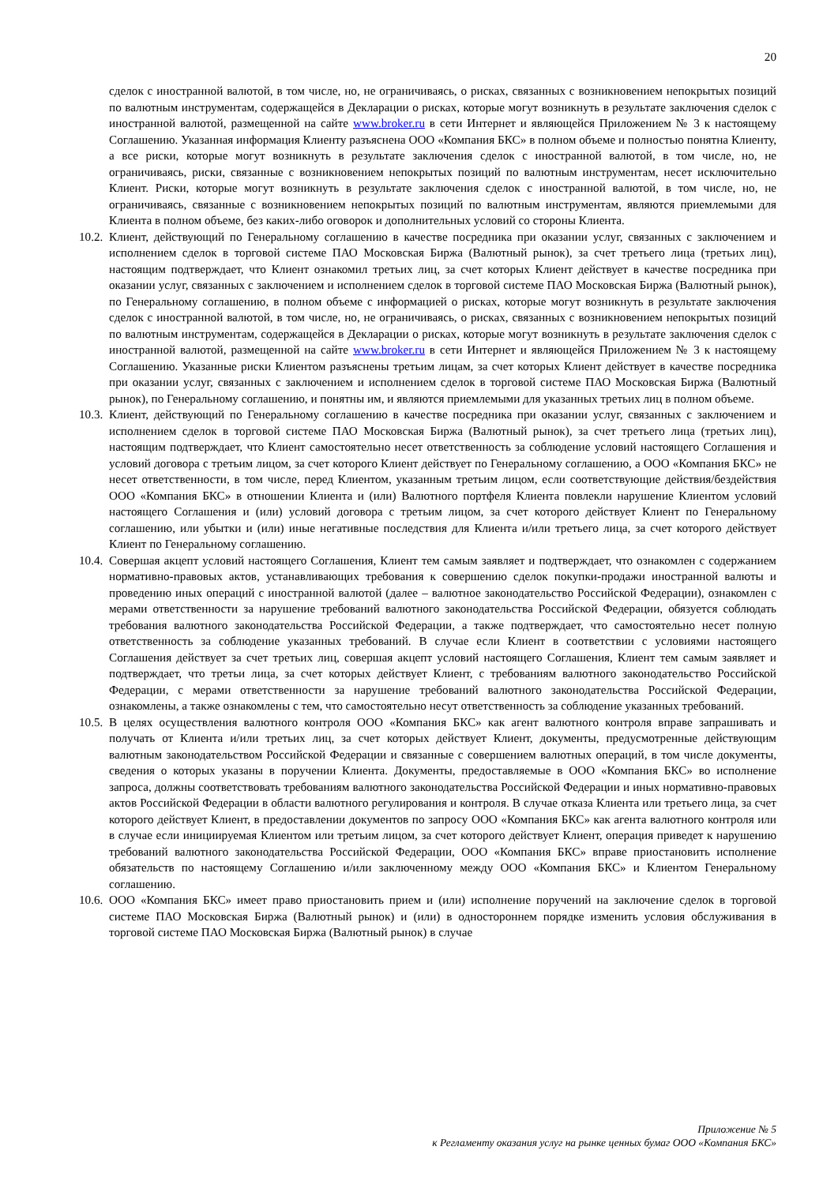20
сделок с иностранной валютой, в том числе, но, не ограничиваясь, о рисках, связанных с возникновением непокрытых позиций по валютным инструментам, содержащейся в Декларации о рисках, которые могут возникнуть в результате заключения сделок с иностранной валютой, размещенной на сайте www.broker.ru в сети Интернет и являющейся Приложением № 3 к настоящему Соглашению. Указанная информация Клиенту разъяснена ООО «Компания БКС» в полном объеме и полностью понятна Клиенту, а все риски, которые могут возникнуть в результате заключения сделок с иностранной валютой, в том числе, но, не ограничиваясь, риски, связанные с возникновением непокрытых позиций по валютным инструментам, несет исключительно Клиент. Риски, которые могут возникнуть в результате заключения сделок с иностранной валютой, в том числе, но, не ограничиваясь, связанные с возникновением непокрытых позиций по валютным инструментам, являются приемлемыми для Клиента в полном объеме, без каких-либо оговорок и дополнительных условий со стороны Клиента.
10.2.
Клиент, действующий по Генеральному соглашению в качестве посредника при оказании услуг, связанных с заключением и исполнением сделок в торговой системе ПАО Московская Биржа (Валютный рынок), за счет третьего лица (третьих лиц), настоящим подтверждает, что Клиент ознакомил третьих лиц, за счет которых Клиент действует в качестве посредника при оказании услуг, связанных с заключением и исполнением сделок в торговой системе ПАО Московская Биржа (Валютный рынок), по Генеральному соглашению, в полном объеме с информацией о рисках, которые могут возникнуть в результате заключения сделок с иностранной валютой, в том числе, но, не ограничиваясь, о рисках, связанных с возникновением непокрытых позиций по валютным инструментам, содержащейся в Декларации о рисках, которые могут возникнуть в результате заключения сделок с иностранной валютой, размещенной на сайте www.broker.ru в сети Интернет и являющейся Приложением № 3 к настоящему Соглашению. Указанные риски Клиентом разъяснены третьим лицам, за счет которых Клиент действует в качестве посредника при оказании услуг, связанных с заключением и исполнением сделок в торговой системе ПАО Московская Биржа (Валютный рынок), по Генеральному соглашению, и понятны им, и являются приемлемыми для указанных третьих лиц в полном объеме.
10.3.
Клиент, действующий по Генеральному соглашению в качестве посредника при оказании услуг, связанных с заключением и исполнением сделок в торговой системе ПАО Московская Биржа (Валютный рынок), за счет третьего лица (третьих лиц), настоящим подтверждает, что Клиент самостоятельно несет ответственность за соблюдение условий настоящего Соглашения и условий договора с третьим лицом, за счет которого Клиент действует по Генеральному соглашению, а ООО «Компания БКС» не несет ответственности, в том числе, перед Клиентом, указанным третьим лицом, если соответствующие действия/бездействия ООО «Компания БКС» в отношении Клиента и (или) Валютного портфеля Клиента повлекли нарушение Клиентом условий настоящего Соглашения и (или) условий договора с третьим лицом, за счет которого действует Клиент по Генеральному соглашению, или убытки и (или) иные негативные последствия для Клиента и/или третьего лица, за счет которого действует Клиент по Генеральному соглашению.
10.4.
Совершая акцепт условий настоящего Соглашения, Клиент тем самым заявляет и подтверждает, что ознакомлен с содержанием нормативно-правовых актов, устанавливающих требования к совершению сделок покупки-продажи иностранной валюты и проведению иных операций с иностранной валютой (далее – валютное законодательство Российской Федерации), ознакомлен с мерами ответственности за нарушение требований валютного законодательства Российской Федерации, обязуется соблюдать требования валютного законодательства Российской Федерации, а также подтверждает, что самостоятельно несет полную ответственность за соблюдение указанных требований. В случае если Клиент в соответствии с условиями настоящего Соглашения действует за счет третьих лиц, совершая акцепт условий настоящего Соглашения, Клиент тем самым заявляет и подтверждает, что третьи лица, за счет которых действует Клиент, с требованиям валютного законодательство Российской Федерации, с мерами ответственности за нарушение требований валютного законодательства Российской Федерации, ознакомлены, а также ознакомлены с тем, что самостоятельно несут ответственность за соблюдение указанных требований.
10.5.
В целях осуществления валютного контроля ООО «Компания БКС» как агент валютного контроля вправе запрашивать и получать от Клиента и/или третьих лиц, за счет которых действует Клиент, документы, предусмотренные действующим валютным законодательством Российской Федерации и связанные с совершением валютных операций, в том числе документы, сведения о которых указаны в поручении Клиента. Документы, предоставляемые в ООО «Компания БКС» во исполнение запроса, должны соответствовать требованиям валютного законодательства Российской Федерации и иных нормативно-правовых актов Российской Федерации в области валютного регулирования и контроля. В случае отказа Клиента или третьего лица, за счет которого действует Клиент, в предоставлении документов по запросу ООО «Компания БКС» как агента валютного контроля или в случае если инициируемая Клиентом или третьим лицом, за счет которого действует Клиент, операция приведет к нарушению требований валютного законодательства Российской Федерации, ООО «Компания БКС» вправе приостановить исполнение обязательств по настоящему Соглашению и/или заключенному между ООО «Компания БКС» и Клиентом Генеральному соглашению.
10.6.
ООО «Компания БКС» имеет право приостановить прием и (или) исполнение поручений на заключение сделок в торговой системе ПАО Московская Биржа (Валютный рынок) и (или) в одностороннем порядке изменить условия обслуживания в торговой системе ПАО Московская Биржа (Валютный рынок) в случае
Приложение № 5
к Регламенту оказания услуг на рынке ценных бумаг ООО «Компания БКС»